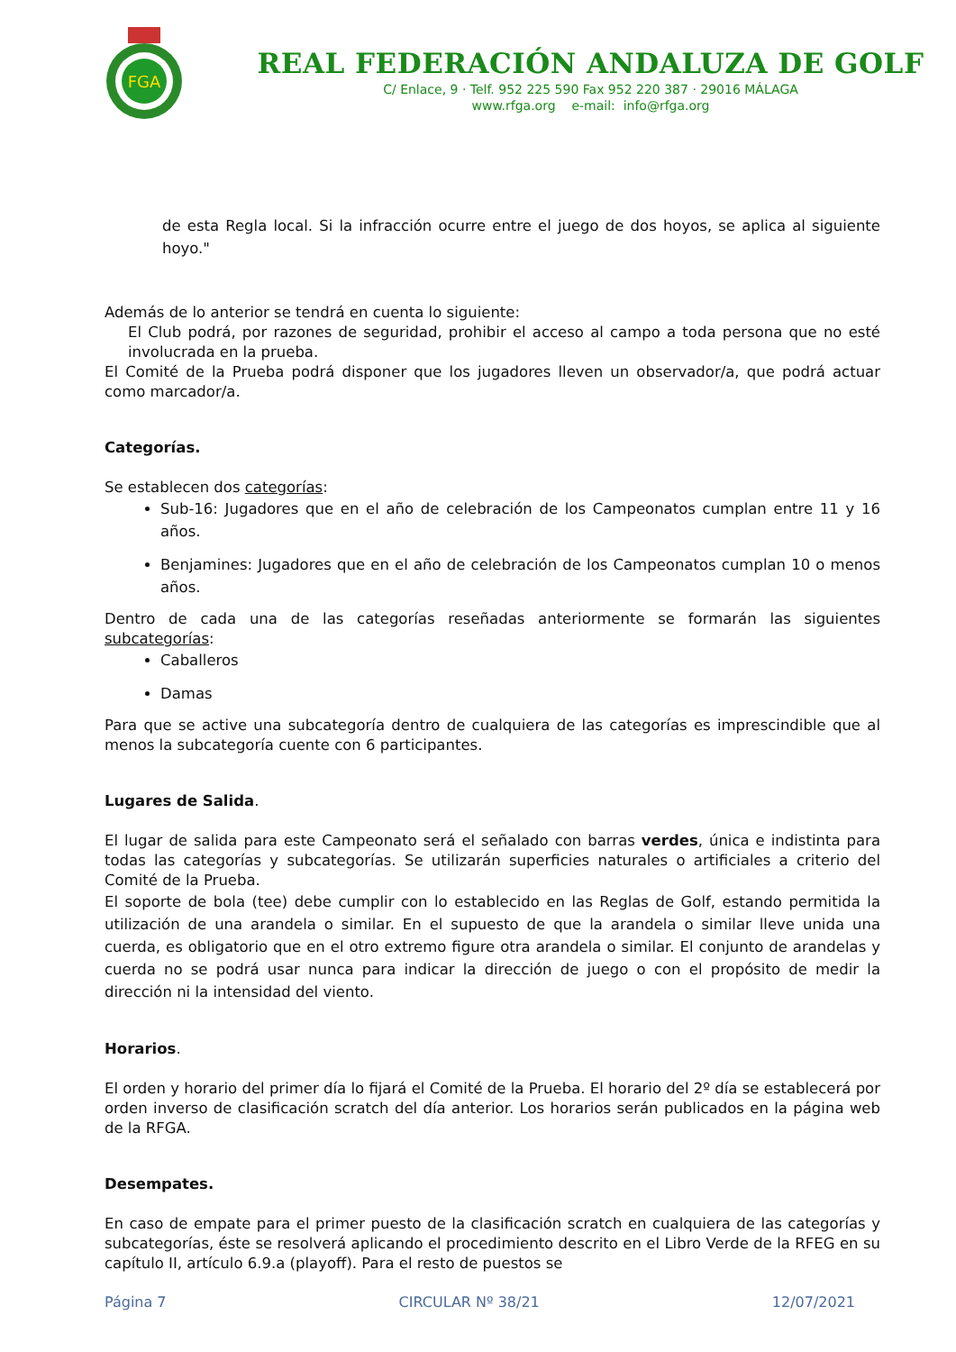FGA
REAL FEDERACIÓN ANDALUZA DE GOLF
C/ Enlace, 9 · Telf. 952 225 590 Fax 952 220 387 · 29016 MÁLAGA
www.rfga.org e-mail: info@rfga.org
de esta Regla local. Si la infracción ocurre entre el juego de dos hoyos, se aplica al siguiente hoyo."
Además de lo anterior se tendrá en cuenta lo siguiente:
El Club podrá, por razones de seguridad, prohibir el acceso al campo a toda persona que no esté involucrada en la prueba.
El Comité de la Prueba podrá disponer que los jugadores lleven un observador/a, que podrá actuar como marcador/a.
Categorías.
Se establecen dos categorías:
Sub-16: Jugadores que en el año de celebración de los Campeonatos cumplan entre 11 y 16 años.
Benjamines: Jugadores que en el año de celebración de los Campeonatos cumplan 10 o menos años.
Dentro de cada una de las categorías reseñadas anteriormente se formarán las siguientes subcategorías:
Caballeros
Damas
Para que se active una subcategoría dentro de cualquiera de las categorías es imprescindible que al menos la subcategoría cuente con 6 participantes.
Lugares de Salida.
El lugar de salida para este Campeonato será el señalado con barras verdes, única e indistinta para todas las categorías y subcategorías. Se utilizarán superficies naturales o artificiales a criterio del Comité de la Prueba.
El soporte de bola (tee) debe cumplir con lo establecido en las Reglas de Golf, estando permitida la utilización de una arandela o similar. En el supuesto de que la arandela o similar lleve unida una cuerda, es obligatorio que en el otro extremo figure otra arandela o similar. El conjunto de arandelas y cuerda no se podrá usar nunca para indicar la dirección de juego o con el propósito de medir la dirección ni la intensidad del viento.
Horarios.
El orden y horario del primer día lo fijará el Comité de la Prueba. El horario del 2º día se establecerá por orden inverso de clasificación scratch del día anterior. Los horarios serán publicados en la página web de la RFGA.
Desempates.
En caso de empate para el primer puesto de la clasificación scratch en cualquiera de las categorías y subcategorías, éste se resolverá aplicando el procedimiento descrito en el Libro Verde de la RFEG en su capítulo II, artículo 6.9.a (playoff). Para el resto de puestos se
Página 7 CIRCULAR Nº 38/21 12/07/2021